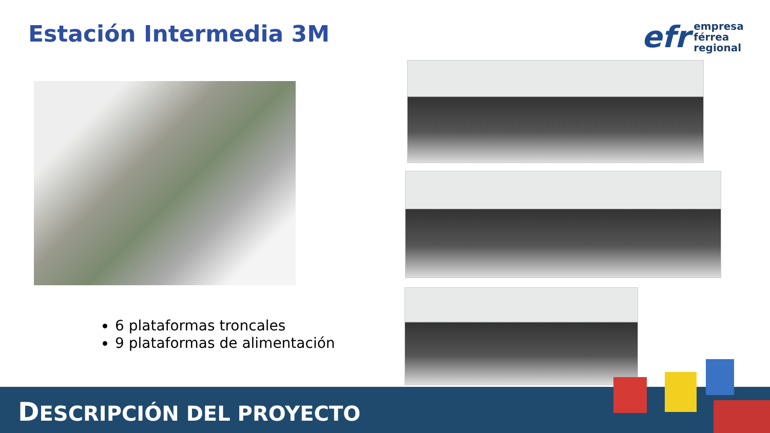Estación Intermedia 3M
efr
empresa
férrea
regional
6 plataformas troncales
9 plataformas de alimentación
DESCRIPCIÓN DEL PROYECTO